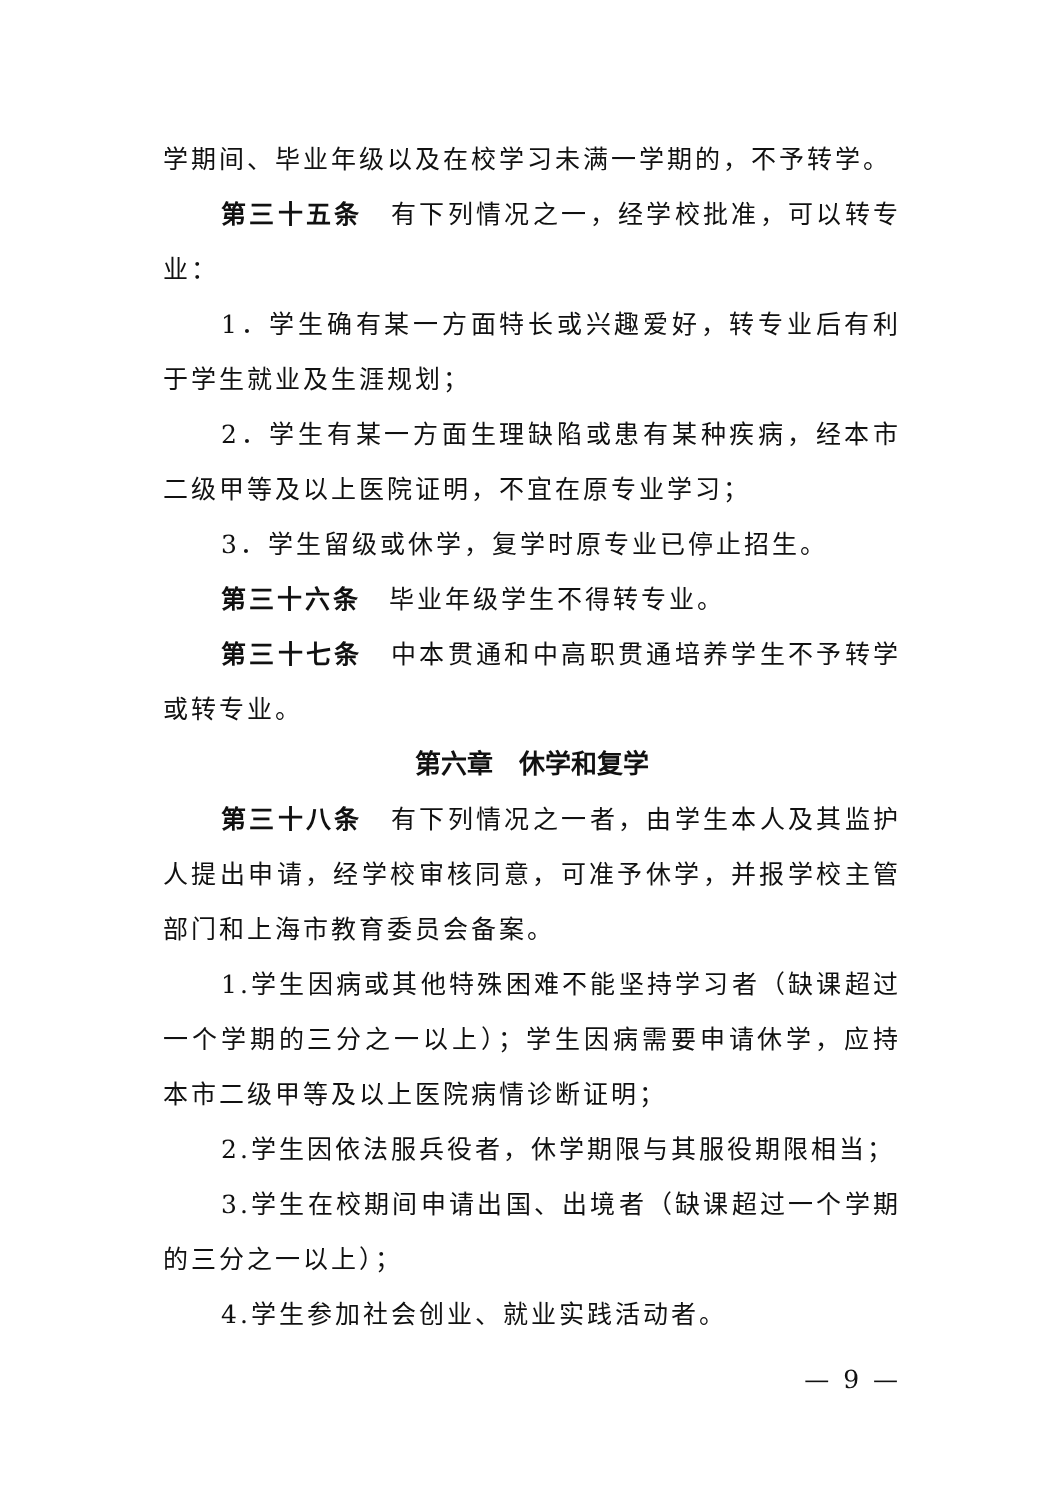学期间、毕业年级以及在校学习未满一学期的，不予转学。
第三十五条　有下列情况之一，经学校批准，可以转专业：
1．学生确有某一方面特长或兴趣爱好，转专业后有利于学生就业及生涯规划；
2．学生有某一方面生理缺陷或患有某种疾病，经本市二级甲等及以上医院证明，不宜在原专业学习；
3．学生留级或休学，复学时原专业已停止招生。
第三十六条　毕业年级学生不得转专业。
第三十七条　中本贯通和中高职贯通培养学生不予转学或转专业。
第六章　休学和复学
第三十八条　有下列情况之一者，由学生本人及其监护人提出申请，经学校审核同意，可准予休学，并报学校主管部门和上海市教育委员会备案。
1.学生因病或其他特殊困难不能坚持学习者（缺课超过一个学期的三分之一以上）；学生因病需要申请休学，应持本市二级甲等及以上医院病情诊断证明；
2.学生因依法服兵役者，休学期限与其服役期限相当；
3.学生在校期间申请出国、出境者（缺课超过一个学期的三分之一以上）；
4.学生参加社会创业、就业实践活动者。
— 9 —